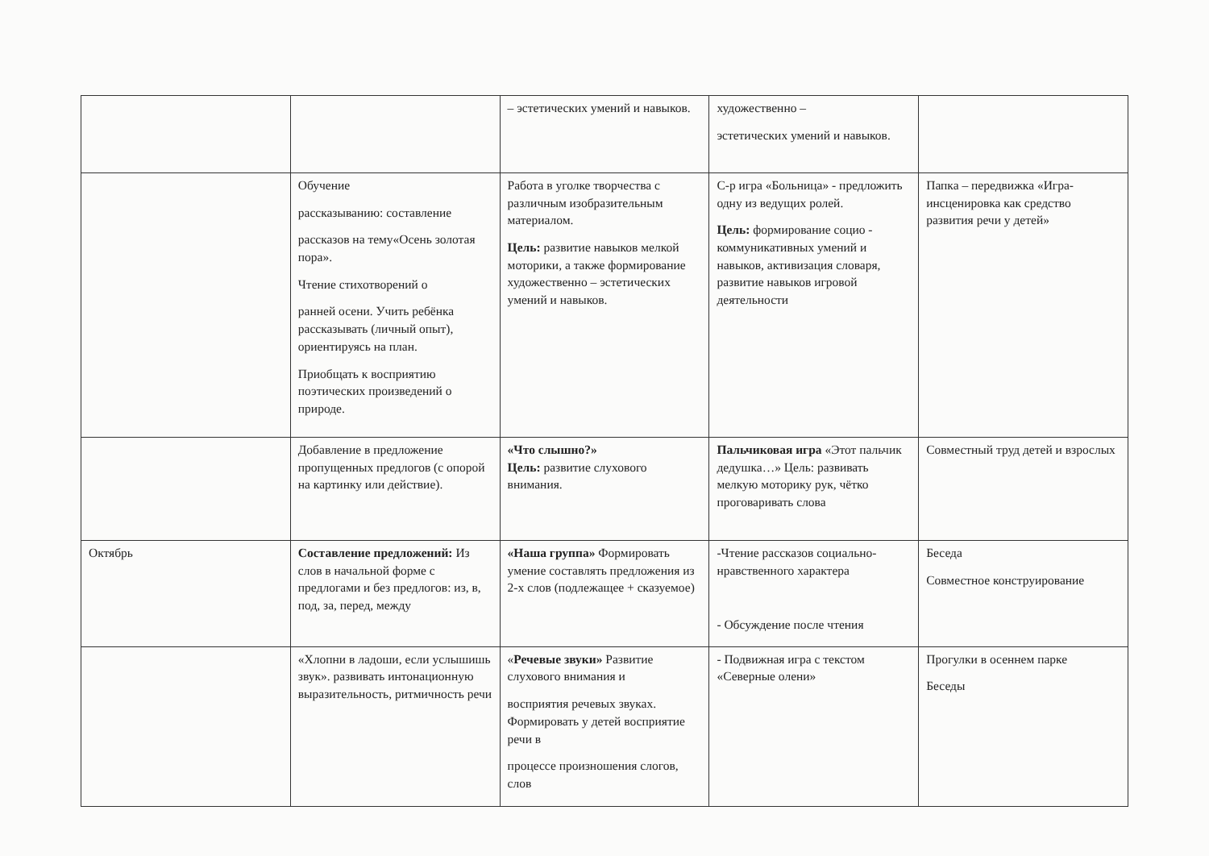| | | – эстетических умений и навыков. | художественно – эстетических умений и навыков. | |
| | Обучение рассказыванию: составление рассказов на тему«Осень золотая пора». Чтение стихотворений о ранней осени. Учить ребёнка рассказывать (личный опыт), ориентируясь на план. Приобщать к восприятию поэтических произведений о природе. | Работа в уголке творчества с различным изобразительным материалом. Цель: развитие навыков мелкой моторики, а также формирование художественно – эстетических умений и навыков. | С-р игра «Больница» - предложить одну из ведущих ролей. Цель: формирование социо - коммуникативных умений и навыков, активизация словаря, развитие навыков игровой деятельности | Папка – передвижка «Игра-инсценировка как средство развития речи у детей» |
| | Добавление в предложение пропущенных предлогов (с опорой на картинку или действие). | «Что слышно?» Цель: развитие слухового внимания. | Пальчиковая игра «Этот пальчик дедушка…» Цель: развивать мелкую моторику рук, чётко проговаривать слова | Совместный труд детей и взрослых |
| Октябрь | Составление предложений: Из слов в начальной форме с предлогами и без предлогов: из, в, под, за, перед, между | «Наша группа» Формировать умение составлять предложения из 2-х слов (подлежащее + сказуемое) | -Чтение рассказов социально-нравственного характера - Обсуждение после чтения | Беседа Совместное конструирование |
| | «Хлопни в ладоши, если услышишь звук». развивать интонационную выразительность, ритмичность речи | « Речевые звуки» Развитие слухового внимания и восприятия речевых звуках. Формировать у детей восприятие речи в процессе произношения слогов, слов | - Подвижная игра с текстом «Северные олени» | Прогулки в осеннем парке Беседы |